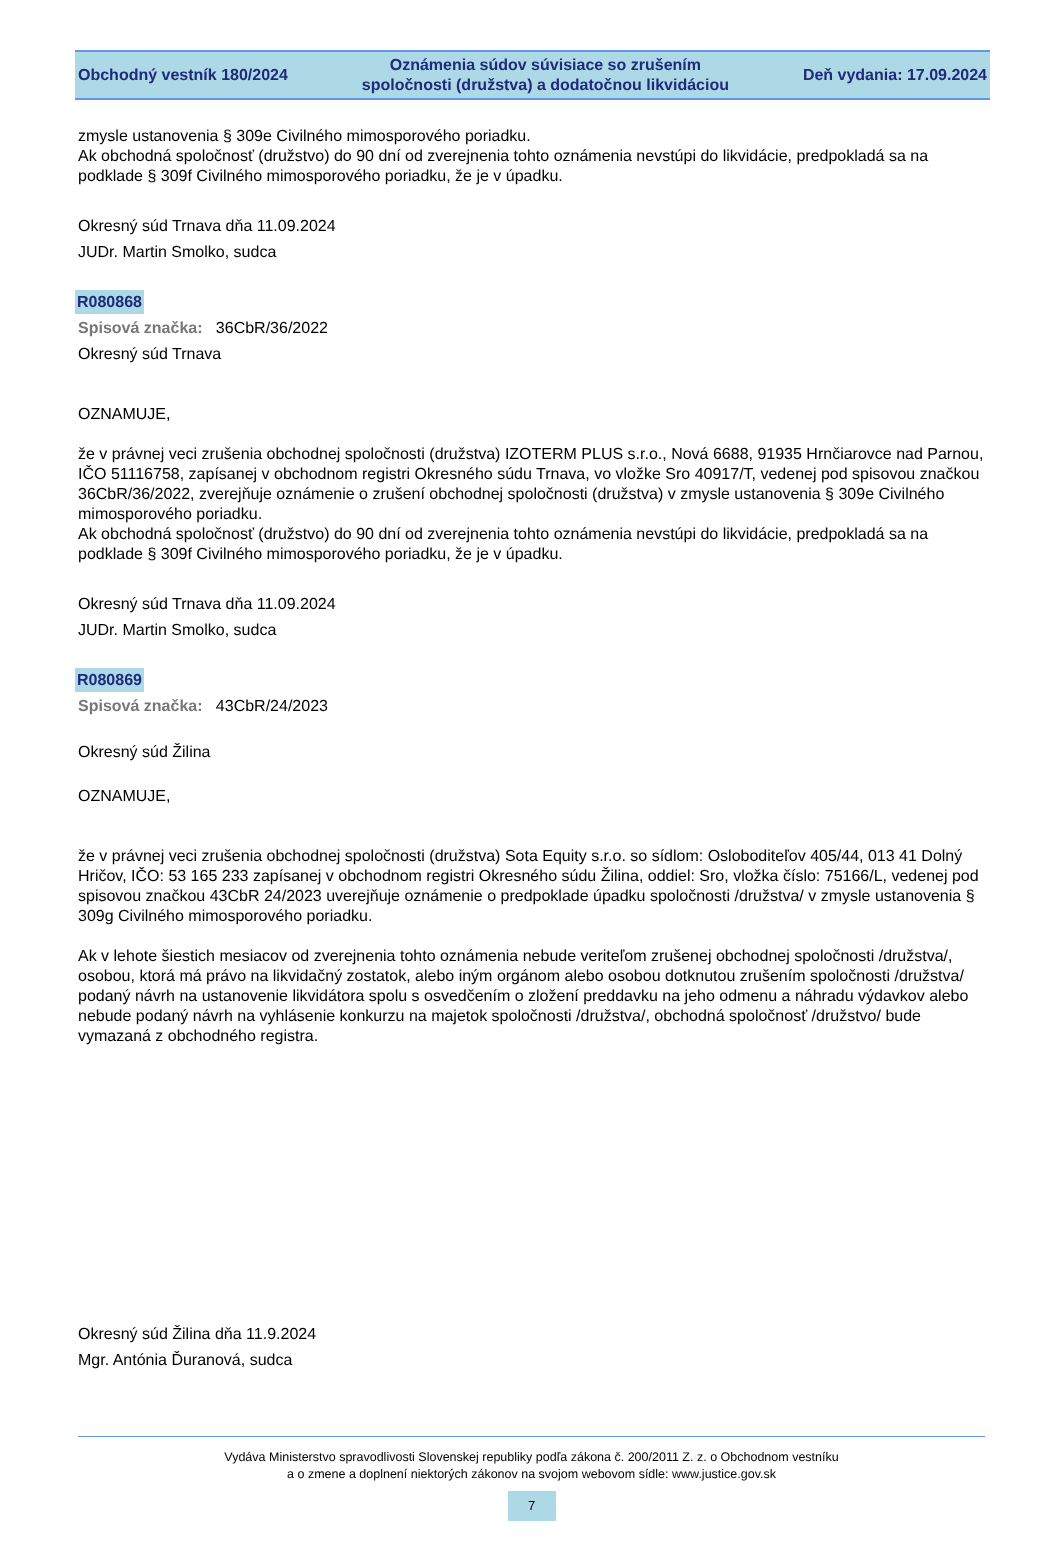Obchodný vestník 180/2024
Oznámenia súdov súvisiace so zrušením
spoločnosti (družstva) a dodatočnou likvidáciou
Deň vydania: 17.09.2024
zmysle ustanovenia § 309e Civilného mimosporového poriadku.
Ak obchodná spoločnosť (družstvo) do 90 dní od zverejnenia tohto oznámenia nevstúpi do likvidácie, predpokladá sa na podklade § 309f Civilného mimosporového poriadku, že je v úpadku.
Okresný súd Trnava dňa 11.09.2024
JUDr. Martin Smolko, sudca
R080868
Spisová značka: 36CbR/36/2022
Okresný súd Trnava
OZNAMUJE,
že v právnej veci zrušenia obchodnej spoločnosti (družstva) IZOTERM PLUS s.r.o., Nová 6688, 91935 Hrnčiarovce nad Parnou, IČO 51116758, zapísanej v obchodnom registri Okresného súdu Trnava, vo vložke Sro 40917/T, vedenej pod spisovou značkou 36CbR/36/2022, zverejňuje oznámenie o zrušení obchodnej spoločnosti (družstva) v zmysle ustanovenia § 309e Civilného mimosporového poriadku.
Ak obchodná spoločnosť (družstvo) do 90 dní od zverejnenia tohto oznámenia nevstúpi do likvidácie, predpokladá sa na podklade § 309f Civilného mimosporového poriadku, že je v úpadku.
Okresný súd Trnava dňa 11.09.2024
JUDr. Martin Smolko, sudca
R080869
Spisová značka: 43CbR/24/2023
Okresný súd Žilina
OZNAMUJE,
že v právnej veci zrušenia obchodnej spoločnosti (družstva) Sota Equity s.r.o. so sídlom: Osloboditeľov 405/44, 013 41 Dolný Hričov, IČO: 53 165 233 zapísanej v obchodnom registri Okresného súdu Žilina, oddiel: Sro, vložka číslo: 75166/L, vedenej pod spisovou značkou 43CbR 24/2023 uverejňuje oznámenie o predpoklade úpadku spoločnosti /družstva/ v zmysle ustanovenia § 309g Civilného mimosporového poriadku.
Ak v lehote šiestich mesiacov od zverejnenia tohto oznámenia nebude veriteľom zrušenej obchodnej spoločnosti /družstva/, osobou, ktorá má právo na likvidačný zostatok, alebo iným orgánom alebo osobou dotknutou zrušením spoločnosti /družstva/ podaný návrh na ustanovenie likvidátora spolu s osvedčením o zložení preddavku na jeho odmenu a náhradu výdavkov alebo nebude podaný návrh na vyhlásenie konkurzu na majetok spoločnosti /družstva/, obchodná spoločnosť /družstvo/ bude vymazaná z obchodného registra.
Okresný súd Žilina dňa 11.9.2024
Mgr. Antónia Ďuranová, sudca
Vydáva Ministerstvo spravodlivosti Slovenskej republiky podľa zákona č. 200/2011 Z. z. o Obchodnom vestníku
a o zmene a doplnení niektorých zákonov na svojom webovom sídle: www.justice.gov.sk
7